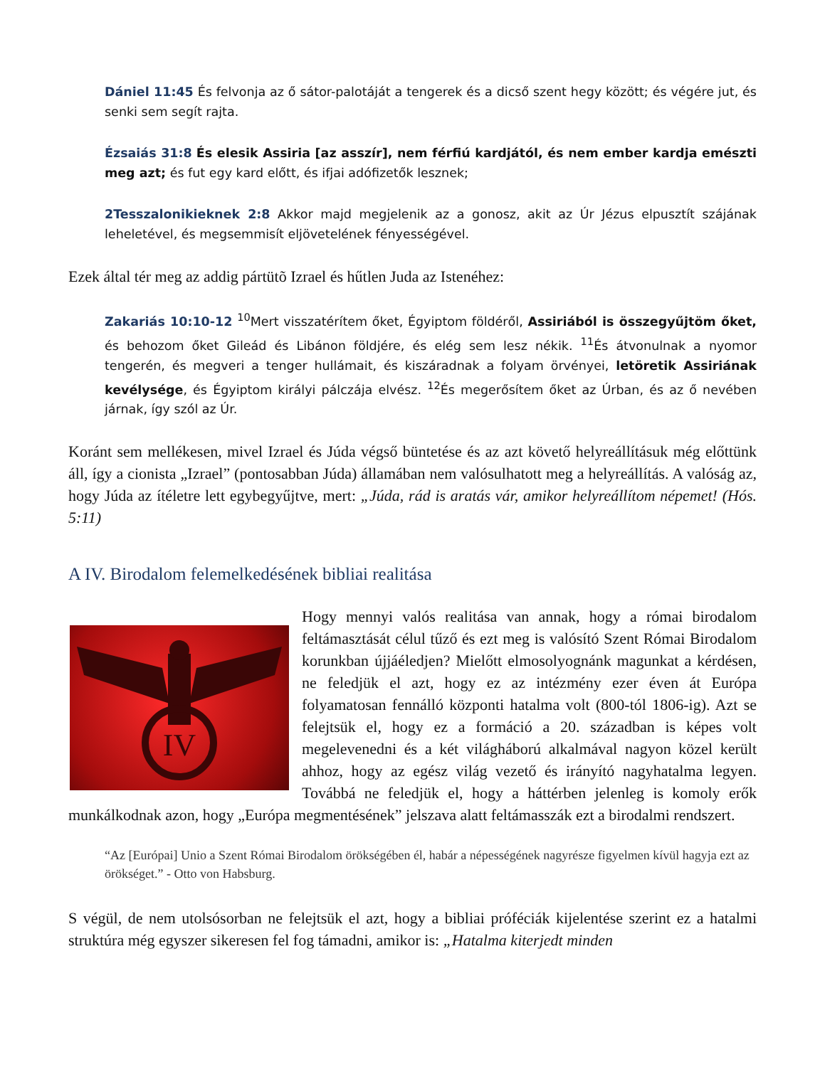Dániel 11:45 És felvonja az ő sátor-palotáját a tengerek és a dicső szent hegy között; és végére jut, és senki sem segít rajta.
Ézsaiás 31:8 És elesik Assiria [az asszír], nem férfiú kardjától, és nem ember kardja emészti meg azt; és fut egy kard előtt, és ifjai adófizetők lesznek;
2Tesszalonikieknek 2:8 Akkor majd megjelenik az a gonosz, akit az Úr Jézus elpusztít szájának leheletével, és megsemmisít eljövetelének fényességével.
Ezek által tér meg az addig pártütõ Izrael és hűtlen Juda az Istenéhez:
Zakariás 10:10-12 <sup>10</sup>Mert visszatérítem őket, Égyiptom földéről, Assiriából is összegyűjtöm őket, és behozom őket Gileád és Libánon földjére, és elég sem lesz nékik. <sup>11</sup>És átvonulnak a nyomor tengerén, és megveri a tenger hullámait, és kiszáradnak a folyam örvényei, letöretik Assiriának kevélysége, és Égyiptom királyi pálczája elvész. <sup>12</sup>És megerősítem őket az Úrban, és az ő nevében járnak, így szól az Úr.
Koránt sem mellékesen, mivel Izrael és Júda végső büntetése és az azt követő helyreállításuk még előttünk áll, így a cionista „Izrael” (pontosabban Júda) államában nem valósulhatott meg a helyreállítás. A valóság az, hogy Júda az ítéletre lett egybegyűjtve, mert: „Júda, rád is aratás vár, amikor helyreállítom népemet! (Hós. 5:11)
A IV. Birodalom felemelkedésének bibliai realitása
IV
Hogy mennyi valós realitása van annak, hogy a római birodalom feltámasztását célul tűző és ezt meg is valósító Szent Római Birodalom korunkban újjáéledjen? Mielőtt elmosolyognánk magunkat a kérdésen, ne feledjük el azt, hogy ez az intézmény ezer éven át Európa folyamatosan fennálló központi hatalma volt (800-tól 1806-ig). Azt se felejtsük el, hogy ez a formáció a 20. században is képes volt megelevenedni és a két világháború alkalmával nagyon közel került ahhoz, hogy az egész világ vezető és irányító nagyhatalma legyen. Továbbá ne feledjük el, hogy a háttérben jelenleg is komoly erők munkálkodnak azon, hogy „Európa megmentésének” jelszava alatt feltámasszák ezt a birodalmi rendszert.
“Az [Európai] Unio a Szent Római Birodalom örökségében él, habár a népességének nagyrésze figyelmen kívül hagyja ezt az örökséget.” - Otto von Habsburg.
S végül, de nem utolsósorban ne felejtsük el azt, hogy a bibliai próféciák kijelentése szerint ez a hatalmi struktúra még egyszer sikeresen fel fog támadni, amikor is: „Hatalma kiterjedt minden